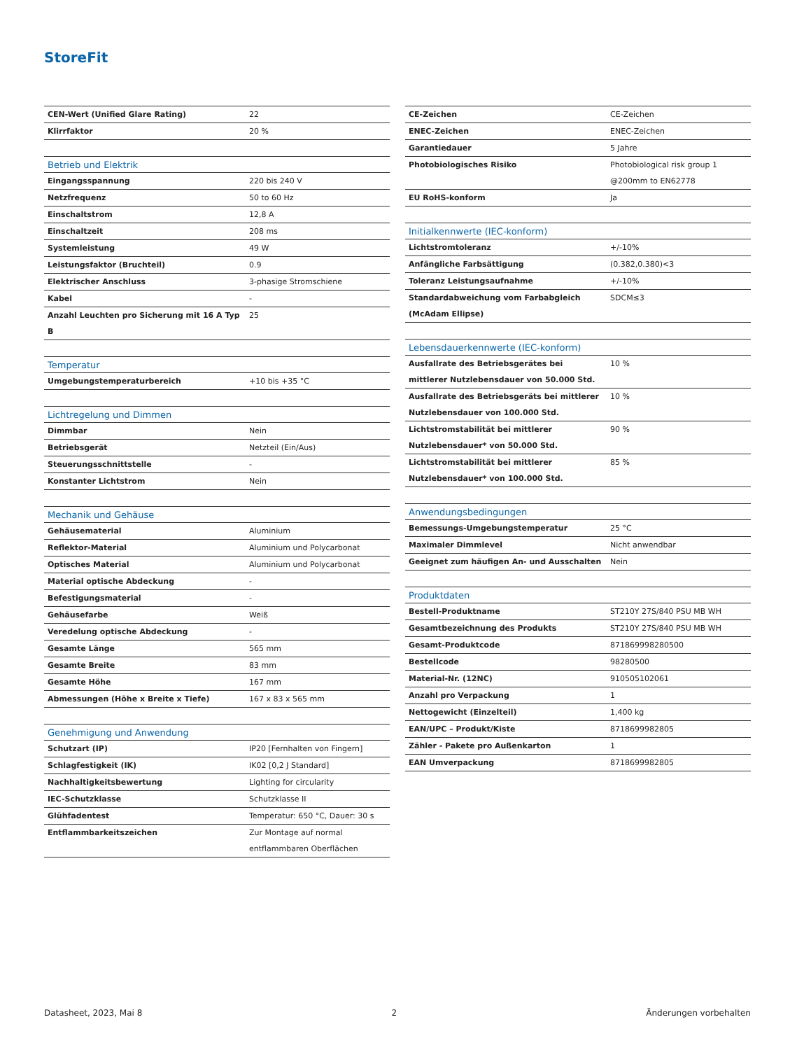StoreFit
| CEN-Wert (Unified Glare Rating) | 22 |
| Klirrfaktor | 20 % |
| Betrieb und Elektrik | |
| --- | --- |
| Eingangsspannung | 220 bis 240 V |
| Netzfrequenz | 50 to 60 Hz |
| Einschaltstrom | 12,8 A |
| Einschaltzeit | 208 ms |
| Systemleistung | 49 W |
| Leistungsfaktor (Bruchteil) | 0.9 |
| Elektrischer Anschluss | 3-phasige Stromschiene |
| Kabel | - |
| Anzahl Leuchten pro Sicherung mit 16 A Typ B | 25 |
| Temperatur | |
| --- | --- |
| Umgebungstemperaturbereich | +10 bis +35 °C |
| Lichtregelung und Dimmen | |
| --- | --- |
| Dimmbar | Nein |
| Betriebsgerät | Netzteil (Ein/Aus) |
| Steuerungsschnittstelle | - |
| Konstanter Lichtstrom | Nein |
| Mechanik und Gehäuse | |
| --- | --- |
| Gehäusematerial | Aluminium |
| Reflektor-Material | Aluminium und Polycarbonat |
| Optisches Material | Aluminium und Polycarbonat |
| Material optische Abdeckung | - |
| Befestigungsmaterial | - |
| Gehäusefarbe | Weiß |
| Veredelung optische Abdeckung | - |
| Gesamte Länge | 565 mm |
| Gesamte Breite | 83 mm |
| Gesamte Höhe | 167 mm |
| Abmessungen (Höhe x Breite x Tiefe) | 167 x 83 x 565 mm |
| Genehmigung und Anwendung | |
| --- | --- |
| Schutzart (IP) | IP20 [Fernhalten von Fingern] |
| Schlagfestigkeit (IK) | IK02 [0,2 J Standard] |
| Nachhaltigkeitsbewertung | Lighting for circularity |
| IEC-Schutzklasse | Schutzklasse II |
| Glühfadentest | Temperatur: 650 °C, Dauer: 30 s |
| Entflammbarkeitszeichen | Zur Montage auf normal entflammbaren Oberflächen |
| CE-Zeichen | CE-Zeichen |
| ENEC-Zeichen | ENEC-Zeichen |
| Garantiedauer | 5 Jahre |
| Photobiologisches Risiko | Photobiological risk group 1 @200mm to EN62778 |
| EU RoHS-konform | Ja |
| Initialkennwerte (IEC-konform) | |
| --- | --- |
| Lichtstromtoleranz | +/-10% |
| Anfängliche Farbsättigung | (0.382,0.380)<3 |
| Toleranz Leistungsaufnahme | +/-10% |
| Standardabweichung vom Farbabgleich (McAdam Ellipse) | SDCM≤3 |
| Lebensdauerkennwerte (IEC-konform) | |
| --- | --- |
| Ausfallrate des Betriebsgerätes bei mittlerer Nutzlebensdauer von 50.000 Std. | 10 % |
| Ausfallrate des Betriebsgeräts bei mittlerer Nutzlebensdauer von 100.000 Std. | 10 % |
| Lichtstromstabilität bei mittlerer Nutzlebensdauer* von 50.000 Std. | 90 % |
| Lichtstromstabilität bei mittlerer Nutzlebensdauer* von 100.000 Std. | 85 % |
| Anwendungsbedingungen | |
| --- | --- |
| Bemessungs-Umgebungstemperatur | 25 °C |
| Maximaler Dimmlevel | Nicht anwendbar |
| Geeignet zum häufigen An- und Ausschalten | Nein |
| Produktdaten | |
| --- | --- |
| Bestell-Produktname | ST210Y 27S/840 PSU MB WH |
| Gesamtbezeichnung des Produkts | ST210Y 27S/840 PSU MB WH |
| Gesamt-Produktcode | 871869998280500 |
| Bestellcode | 98280500 |
| Material-Nr. (12NC) | 910505102061 |
| Anzahl pro Verpackung | 1 |
| Nettogewicht (Einzelteil) | 1,400 kg |
| EAN/UPC – Produkt/Kiste | 8718699982805 |
| Zähler - Pakete pro Außenkarton | 1 |
| EAN Umverpackung | 8718699982805 |
Datasheet, 2023, Mai 8 2 Änderungen vorbehalten